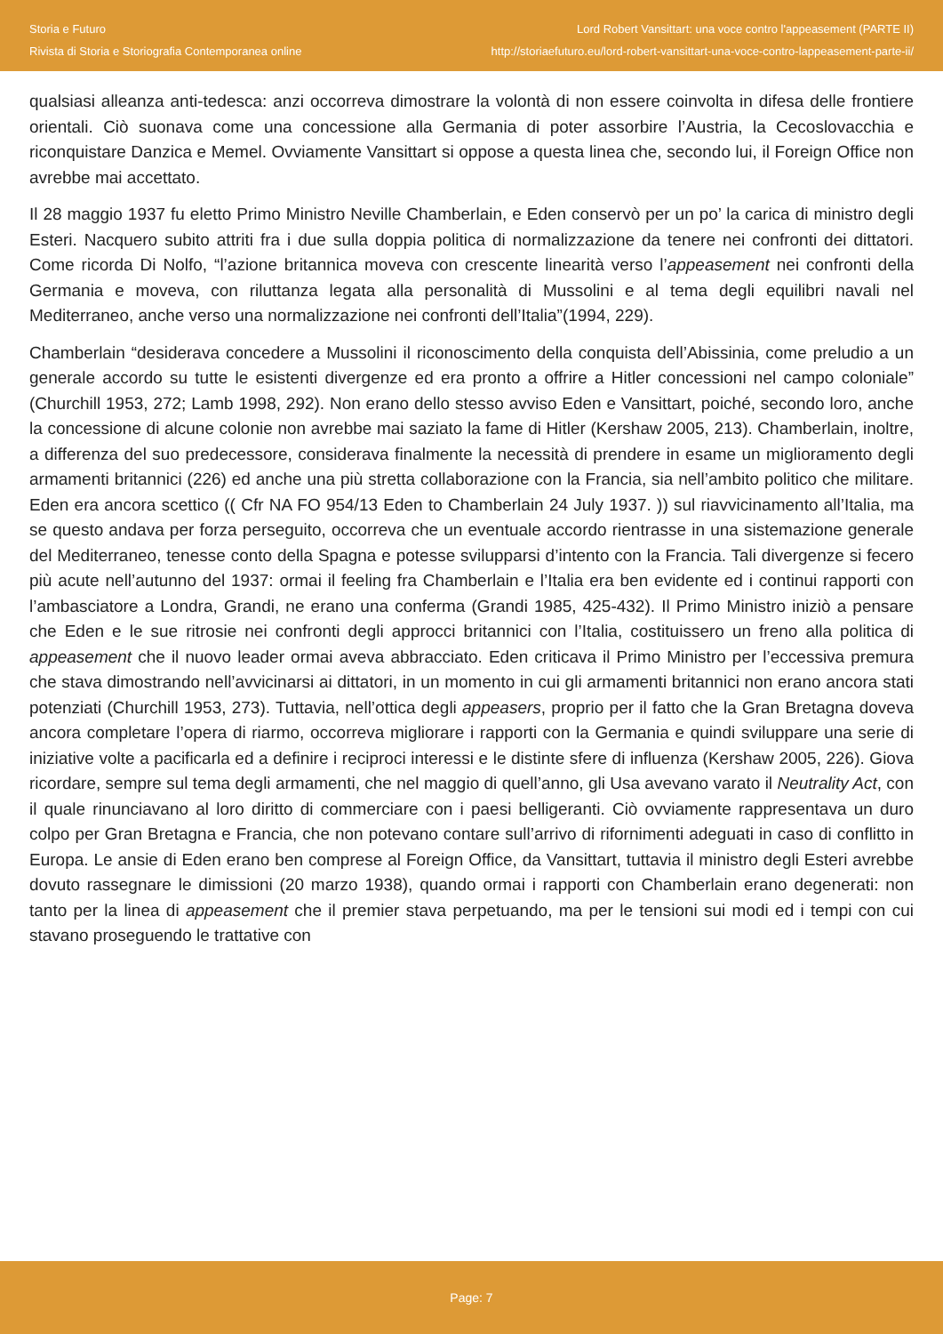Storia e Futuro
Rivista di Storia e Storiografia Contemporanea online
Lord Robert Vansittart: una voce contro l'appeasement (PARTE II)
http://storiaefuturo.eu/lord-robert-vansittart-una-voce-contro-lappeasement-parte-ii/
qualsiasi alleanza anti-tedesca: anzi occorreva dimostrare la volontà di non essere coinvolta in difesa delle frontiere orientali. Ciò suonava come una concessione alla Germania di poter assorbire l’Austria, la Cecoslovacchia e riconquistare Danzica e Memel. Ovviamente Vansittart si oppose a questa linea che, secondo lui, il Foreign Office non avrebbe mai accettato.
Il 28 maggio 1937 fu eletto Primo Ministro Neville Chamberlain, e Eden conservò per un po’ la carica di ministro degli Esteri. Nacquero subito attriti fra i due sulla doppia politica di normalizzazione da tenere nei confronti dei dittatori. Come ricorda Di Nolfo, “l’azione britannica moveva con crescente linearità verso l’appeasement nei confronti della Germania e moveva, con riluttanza legata alla personalità di Mussolini e al tema degli equilibri navali nel Mediterraneo, anche verso una normalizzazione nei confronti dell’Italia”(1994, 229).
Chamberlain “desiderava concedere a Mussolini il riconoscimento della conquista dell’Abissinia, come preludio a un generale accordo su tutte le esistenti divergenze ed era pronto a offrire a Hitler concessioni nel campo coloniale” (Churchill 1953, 272; Lamb 1998, 292). Non erano dello stesso avviso Eden e Vansittart, poiché, secondo loro, anche la concessione di alcune colonie non avrebbe mai saziato la fame di Hitler (Kershaw 2005, 213). Chamberlain, inoltre, a differenza del suo predecessore, considerava finalmente la necessità di prendere in esame un miglioramento degli armamenti britannici (226) ed anche una più stretta collaborazione con la Francia, sia nell’ambito politico che militare. Eden era ancora scettico (( Cfr NA FO 954/13 Eden to Chamberlain 24 July 1937. )) sul riavvicinamento all’Italia, ma se questo andava per forza perseguito, occorreva che un eventuale accordo rientrasse in una sistemazione generale del Mediterraneo, tenesse conto della Spagna e potesse svilupparsi d’intento con la Francia. Tali divergenze si fecero più acute nell’autunno del 1937: ormai il feeling fra Chamberlain e l’Italia era ben evidente ed i continui rapporti con l’ambasciatore a Londra, Grandi, ne erano una conferma (Grandi 1985, 425-432). Il Primo Ministro iniziò a pensare che Eden e le sue ritrosie nei confronti degli approcci britannici con l’Italia, costituissero un freno alla politica di appeasement che il nuovo leader ormai aveva abbracciato. Eden criticava il Primo Ministro per l’eccessiva premura che stava dimostrando nell’avvicinarsi ai dittatori, in un momento in cui gli armamenti britannici non erano ancora stati potenziati (Churchill 1953, 273). Tuttavia, nell’ottica degli appeasers, proprio per il fatto che la Gran Bretagna doveva ancora completare l’opera di riarmo, occorreva migliorare i rapporti con la Germania e quindi sviluppare una serie di iniziative volte a pacificarla ed a definire i reciproci interessi e le distinte sfere di influenza (Kershaw 2005, 226). Giova ricordare, sempre sul tema degli armamenti, che nel maggio di quell’anno, gli Usa avevano varato il Neutrality Act, con il quale rinunciavano al loro diritto di commerciare con i paesi belligeranti. Ciò ovviamente rappresentava un duro colpo per Gran Bretagna e Francia, che non potevano contare sull’arrivo di rifornimenti adeguati in caso di conflitto in Europa. Le ansie di Eden erano ben comprese al Foreign Office, da Vansittart, tuttavia il ministro degli Esteri avrebbe dovuto rassegnare le dimissioni (20 marzo 1938), quando ormai i rapporti con Chamberlain erano degenerati: non tanto per la linea di appeasement che il premier stava perpetuando, ma per le tensioni sui modi ed i tempi con cui stavano proseguendo le trattative con
Page: 7